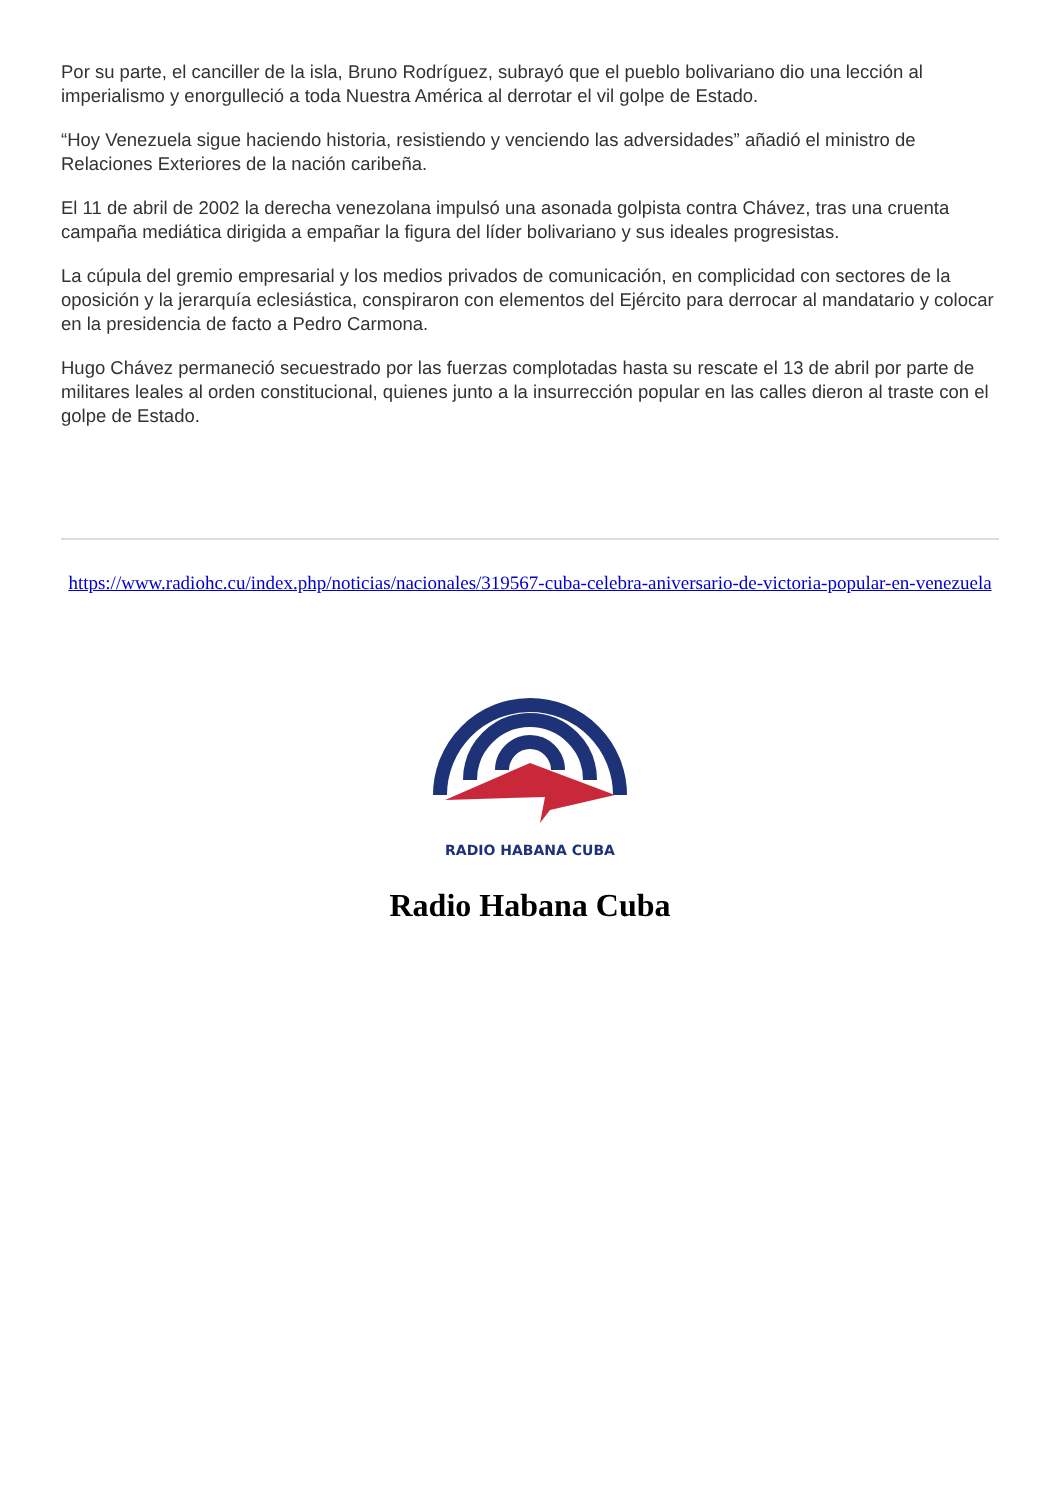Por su parte, el canciller de la isla, Bruno Rodríguez, subrayó que el pueblo bolivariano dio una lección al imperialismo y enorgulleció a toda Nuestra América al derrotar el vil golpe de Estado.
“Hoy Venezuela sigue haciendo historia, resistiendo y venciendo las adversidades” añadió el ministro de Relaciones Exteriores de la nación caribeña.
El 11 de abril de 2002 la derecha venezolana impulsó una asonada golpista contra Chávez, tras una cruenta campaña mediática dirigida a empañar la figura del líder bolivariano y sus ideales progresistas.
La cúpula del gremio empresarial y los medios privados de comunicación, en complicidad con sectores de la oposición y la jerarquía eclesiástica, conspiraron con elementos del Ejército para derrocar al mandatario y colocar en la presidencia de facto a Pedro Carmona.
Hugo Chávez permaneció secuestrado por las fuerzas complotadas hasta su rescate el 13 de abril por parte de militares leales al orden constitucional, quienes junto a la insurrección popular en las calles dieron al traste con el golpe de Estado.
https://www.radiohc.cu/index.php/noticias/nacionales/319567-cuba-celebra-aniversario-de-victoria-popular-en-venezuela
RADIO HABANA CUBA
Radio Habana Cuba